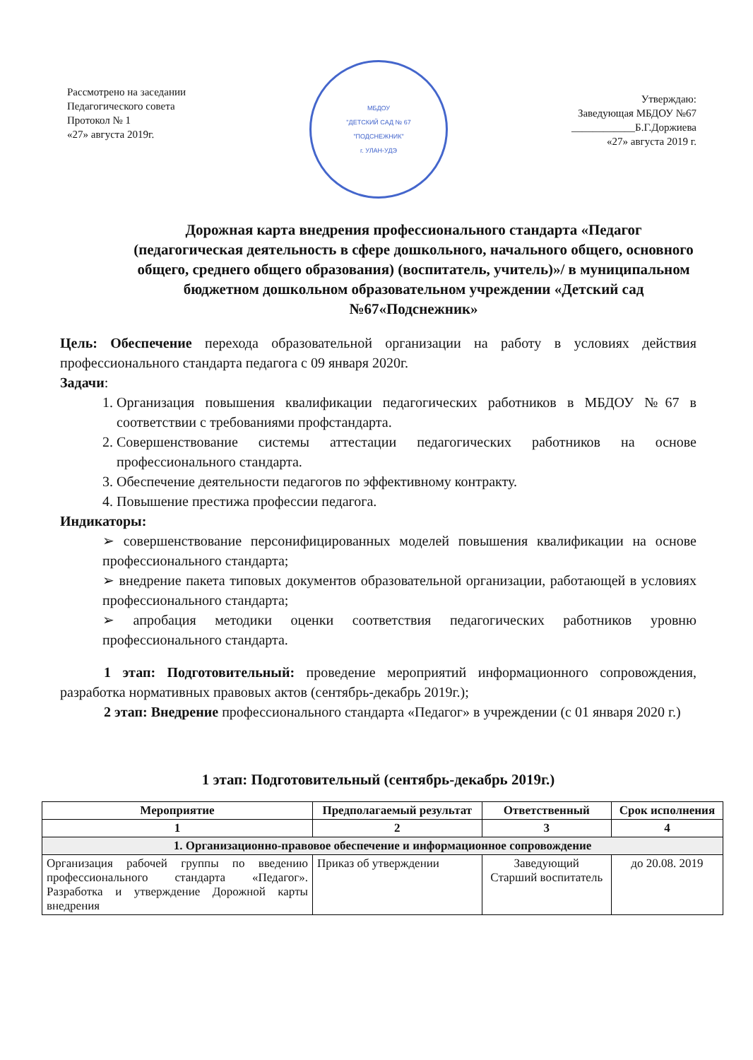Рассмотрено на заседании
Педагогического совета
Протокол № 1
«27» августа 2019г.
МБДОУ
"ДЕТСКИЙ САД № 67
"ПОДСНЕЖНИК"
г. УЛАН-УДЭ
Утверждаю:
Заведующая МБДОУ №67
____________Б.Г.Доржиева
«27» августа 2019 г.
Дорожная карта внедрения профессионального стандарта «Педагог (педагогическая деятельность в сфере дошкольного, начального общего, основного общего, среднего общего образования) (воспитатель, учитель)»/ в муниципальном бюджетном дошкольном образовательном учреждении «Детский сад №67«Подснежник»
Цель: Обеспечение перехода образовательной организации на работу в условиях действия профессионального стандарта педагога с 09 января 2020г.
Задачи:
1. Организация повышения квалификации педагогических работников в МБДОУ №67 в соответствии с требованиями профстандарта.
2. Совершенствование системы аттестации педагогических работников на основе профессионального стандарта.
3. Обеспечение деятельности педагогов по эффективному контракту.
4. Повышение престижа профессии педагога.
Индикаторы:
➢ совершенствование персонифицированных моделей повышения квалификации на основе профессионального стандарта;
➢ внедрение пакета типовых документов образовательной организации, работающей в условиях профессионального стандарта;
➢ апробация методики оценки соответствия педагогических работников уровню профессионального стандарта.
1 этап: Подготовительный: проведение мероприятий информационного сопровождения, разработка нормативных правовых актов (сентябрь-декабрь 2019г.);
2 этап: Внедрение профессионального стандарта «Педагог» в учреждении (с 01 января 2020 г.)
1 этап: Подготовительный (сентябрь-декабрь 2019г.)
| Мероприятие | Предполагаемый результат | Ответственный | Срок исполнения |
| --- | --- | --- | --- |
| 1 | 2 | 3 | 4 |
| 1. Организационно-правовое обеспечение и информационное сопровождение | | | |
| Организация рабочей группы по введению профессионального стандарта «Педагог». Разработка и утверждение Дорожной карты внедрения | Приказ об утверждении | Заведующий Старший воспитатель | до 20.08. 2019 |